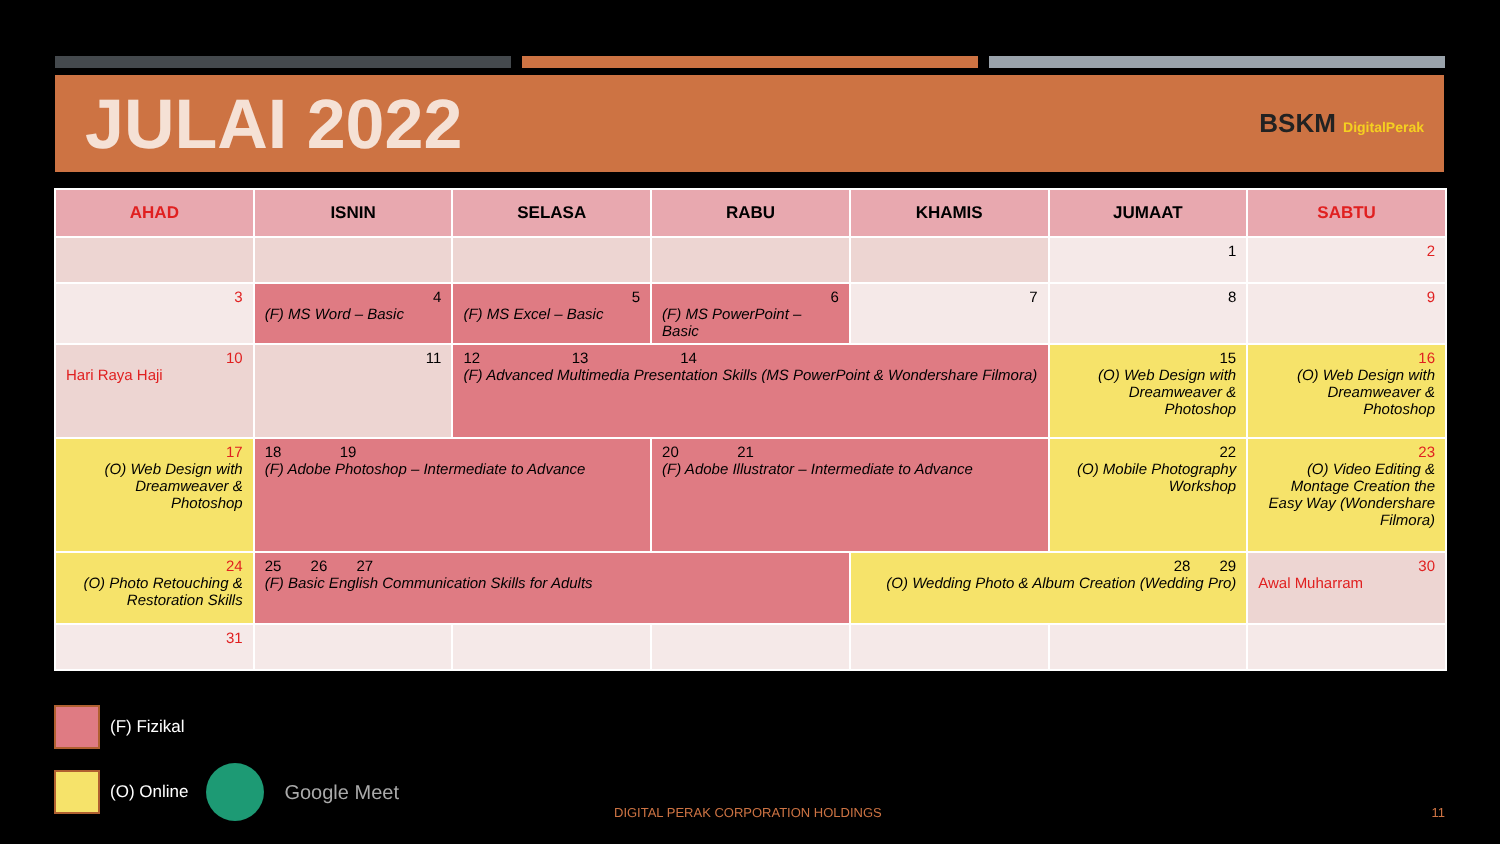JULAI 2022
BSKM DigitalPerak
| AHAD | ISNIN | SELASA | RABU | KHAMIS | JUMAAT | SABTU |
| --- | --- | --- | --- | --- | --- | --- |
| | | | | | 1 | 2 |
| 3 | 4 (F) MS Word – Basic | 5 (F) MS Excel – Basic | 6 (F) MS PowerPoint – Basic | 7 | 8 | 9 |
| 10 Hari Raya Haji | 11 | 12 13 14 (F) Advanced Multimedia Presentation Skills (MS PowerPoint & Wondershare Filmora) | | | 15 (O) Web Design with Dreamweaver & Photoshop | 16 (O) Web Design with Dreamweaver & Photoshop |
| 17 (O) Web Design with Dreamweaver & Photoshop | 18 19 (F) Adobe Photoshop – Intermediate to Advance | | 20 21 (F) Adobe Illustrator – Intermediate to Advance | | 22 (O) Mobile Photography Workshop | 23 (O) Video Editing & Montage Creation the Easy Way (Wondershare Filmora) |
| 24 (O) Photo Retouching & Restoration Skills | 25 26 27 (F) Basic English Communication Skills for Adults | | | 28 29 (O) Wedding Photo & Album Creation (Wedding Pro) | | 30 Awal Muharram |
| 31 | | | | | | |
(F) Fizikal
(O) Online Google Meet
DIGITAL PERAK CORPORATION HOLDINGS
11